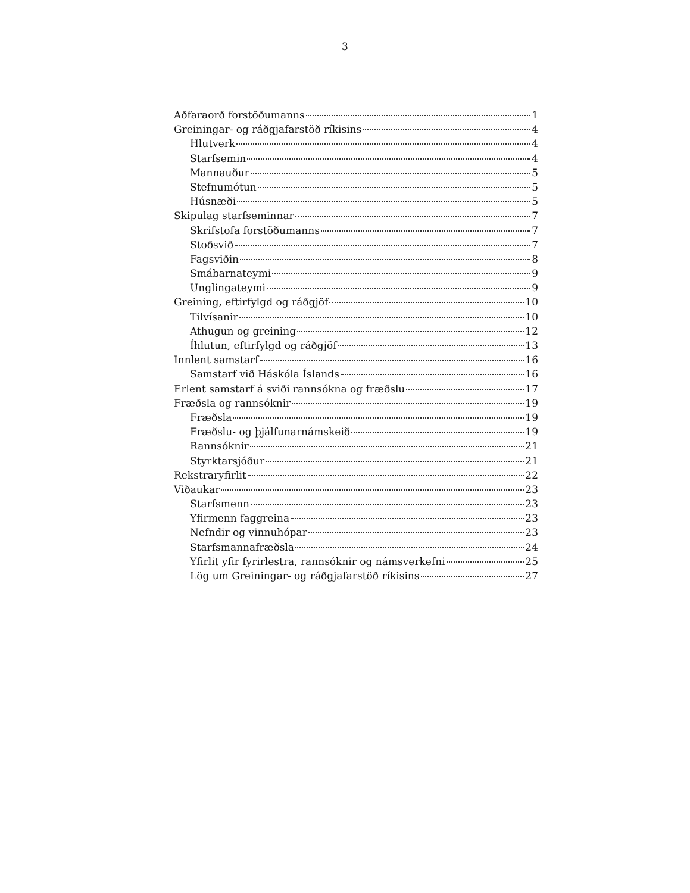3
Aðfaraorð forstöðumanns 1
Greiningar- og ráðgjafarstöð ríkisins 4
Hlutverk 4
Starfsemin 4
Mannauður 5
Stefnumótun 5
Húsnæði 5
Skipulag starfseminnar 7
Skrifstofa forstöðumanns 7
Stoðsvið 7
Fagsviðin 8
Smábarnateymi 9
Unglingateymi 9
Greining, eftirfylgd og ráðgjöf 10
Tilvísanir 10
Athugun og greining 12
Íhlutun, eftirfylgd og ráðgjöf 13
Innlent samstarf 16
Samstarf við Háskóla Íslands 16
Erlent samstarf á sviði rannsókna og fræðslu 17
Fræðsla og rannsóknir 19
Fræðsla 19
Fræðslu- og þjálfunarnámskeið 19
Rannsóknir 21
Styrktarsjóður 21
Rekstraryfirlit 22
Viðaukar 23
Starfsmenn 23
Yfirmenn faggreina 23
Nefndir og vinnuhópar 23
Starfsmannafræðsla 24
Yfirlit yfir fyrirlestra, rannsóknir og námsverkefni 25
Lög um Greiningar- og ráðgjafarstöð ríkisins 27